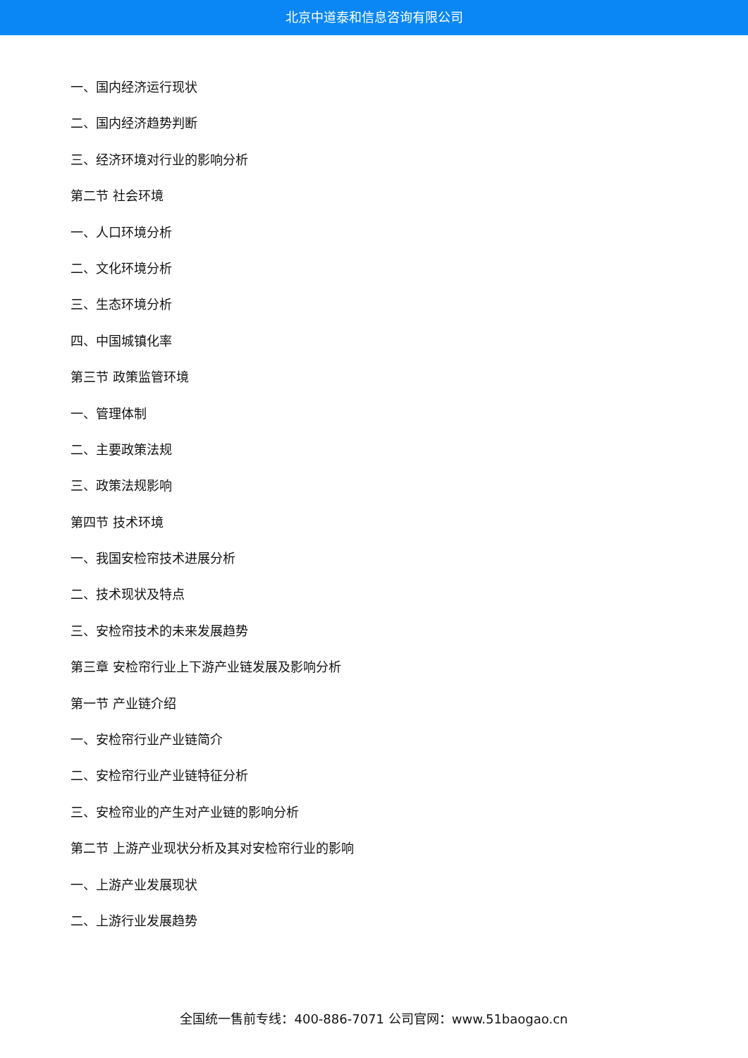北京中道泰和信息咨询有限公司
一、国内经济运行现状
二、国内经济趋势判断
三、经济环境对行业的影响分析
第二节 社会环境
一、人口环境分析
二、文化环境分析
三、生态环境分析
四、中国城镇化率
第三节 政策监管环境
一、管理体制
二、主要政策法规
三、政策法规影响
第四节 技术环境
一、我国安检帘技术进展分析
二、技术现状及特点
三、安检帘技术的未来发展趋势
第三章 安检帘行业上下游产业链发展及影响分析
第一节 产业链介绍
一、安检帘行业产业链简介
二、安检帘行业产业链特征分析
三、安检帘业的产生对产业链的影响分析
第二节 上游产业现状分析及其对安检帘行业的影响
一、上游产业发展现状
二、上游行业发展趋势
全国统一售前专线：400-886-7071 公司官网：www.51baogao.cn